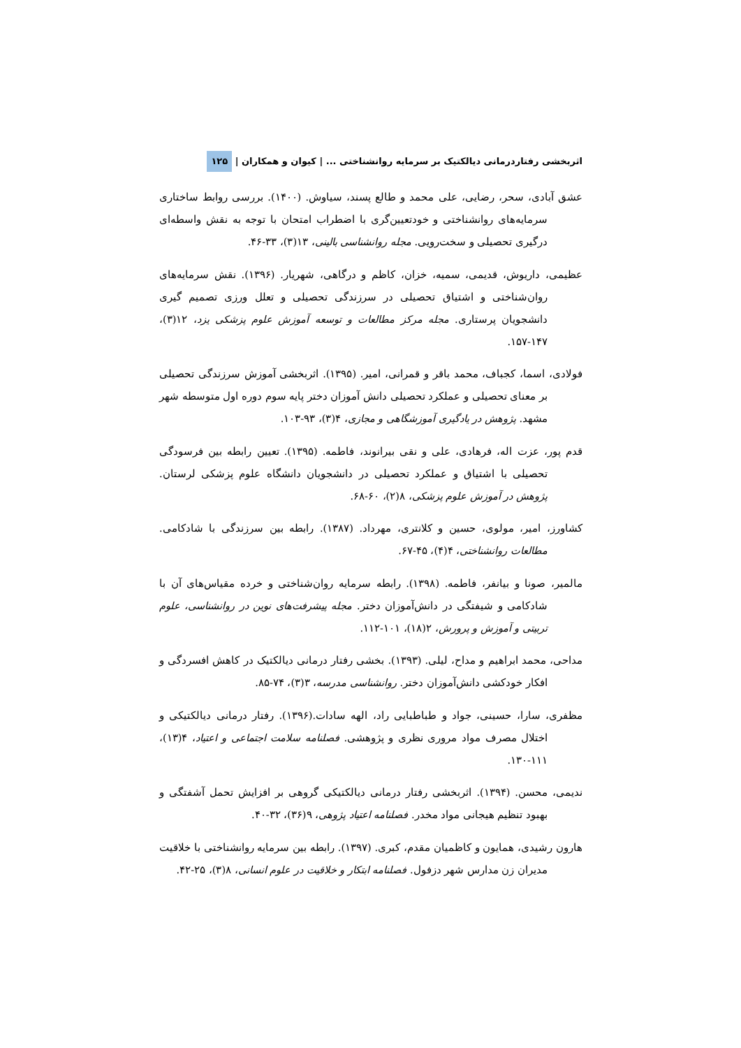اثربخشی رفتاردرمانی دیالکتیک بر سرمایه روانشناختی ... | کیوان و همکاران | ۱۲۵
عشق آبادی، سحر، رضایی، علی محمد و طالع پسند، سیاوش. (۱۴۰۰). بررسی روابط ساختاری سرمایه‌های روانشناختی و خودتعیین‌گری با اضطراب امتحان با توجه به نقش واسطه‌ای درگیری تحصیلی و سخت‌رویی. مجله روانشناسی بالینی، ۱۳(۳)، ۳۳-۴۶.
عظیمی، داریوش، قدیمی، سمیه، خزان، کاظم و درگاهی، شهریار. (۱۳۹۶). نقش سرمایه‌های روان‌شناختی و اشتیاق تحصیلی در سرزندگی تحصیلی و تعلل ورزی تصمیم گیری دانشجویان پرستاری. مجله مرکز مطالعات و توسعه آموزش علوم پزشکی یزد، ۱۲(۳)، ۱۴۷-۱۵۷.
فولادی، اسما، کجباف، محمد باقر و قمرانی، امیر. (۱۳۹۵). اثربخشی آموزش سرزندگی تحصیلی بر معنای تحصیلی و عملکرد تحصیلی دانش آموزان دختر پایه سوم دوره اول متوسطه شهر مشهد. پژوهش در یادگیری آموزشگاهی و مجازی، ۴(۳)، ۹۳-۱۰۳.
قدم پور، عزت اله، فرهادی، علی و نقی بیرانوند، فاطمه. (۱۳۹۵). تعیین رابطه بین فرسودگی تحصیلی با اشتیاق و عملکرد تحصیلی در دانشجویان دانشگاه علوم پزشکی لرستان. پژوهش در آموزش علوم پزشکی، ۸(۲)، ۶۰-۶۸.
کشاورز، امیر، مولوی، حسین و کلانتری، مهرداد. (۱۳۸۷). رابطه بین سرزندگی با شادکامی. مطالعات روانشناختی، ۴(۴)، ۴۵-۶۷.
مالمیر، صونا و بیانفر، فاطمه. (۱۳۹۸). رابطه سرمایه روان‌شناختی و خرده مقیاس‌های آن با شادکامی و شیفتگی در دانش‌آموزان دختر. مجله پیشرفت‌های نوین در روانشناسی، علوم تربیتی و آموزش و پرورش، ۲(۱۸)، ۱۰۱-۱۱۲.
مداحی، محمد ابراهیم و مداح، لیلی. (۱۳۹۳). بخشی رفتار درمانی دیالکتیک در کاهش افسردگی و افکار خودکشی دانش‌آموزان دختر. روانشناسی مدرسه، ۳(۳)، ۷۴-۸۵.
مظفری، سارا، حسینی، جواد و طباطبایی راد، الهه سادات.(۱۳۹۶). رفتار درمانی دیالکتیکی و اختلال مصرف مواد مروری نظری و پژوهشی. فصلنامه سلامت اجتماعی و اعتیاد، ۴(۱۳)، ۱۱۱-۱۳۰.
ندیمی، محسن. (۱۳۹۴). اثربخشی رفتار درمانی دیالکتیکی گروهی بر افزایش تحمل آشفتگی و بهبود تنظیم هیجانی مواد مخدر. فصلنامه اعتیاد پژوهی، ۹(۳۶)، ۳۲-۴۰.
هارون رشیدی، همایون و کاظمیان مقدم، کبری. (۱۳۹۷). رابطه بین سرمایه روانشناختی با خلاقیت مدیران زن مدارس شهر دزفول. فصلنامه ابتکار و خلاقیت در علوم انسانی، ۸(۳)، ۲۵-۴۲.